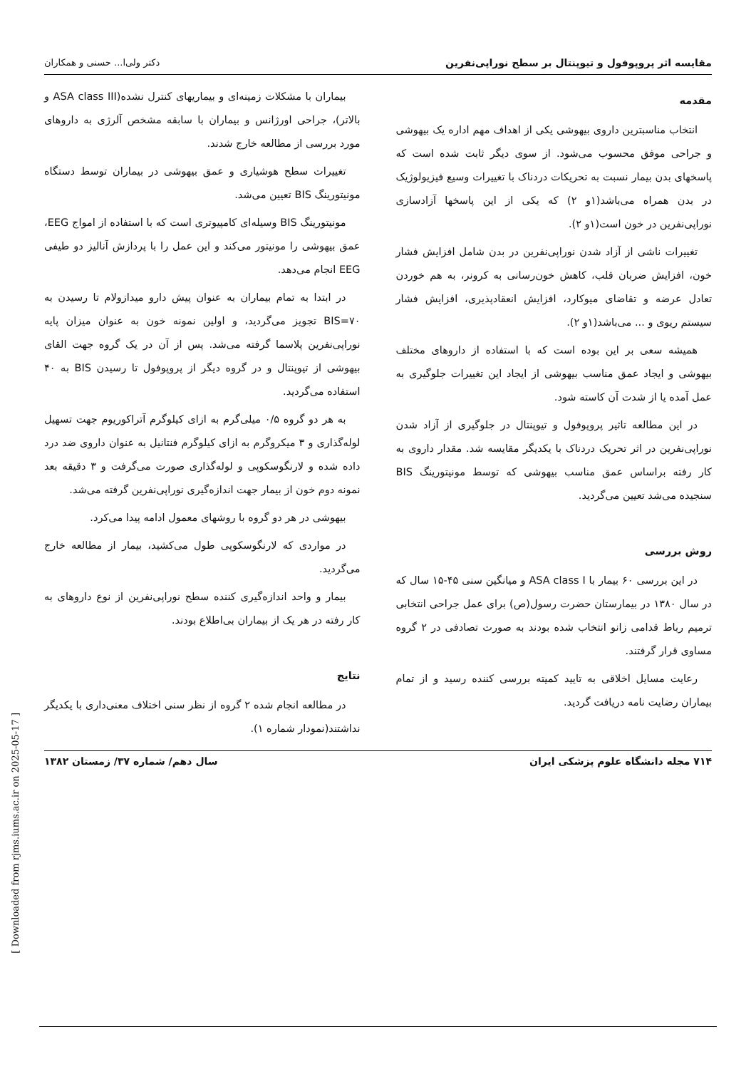مقایسه اثر پروپوفول و تیوپنتال بر سطح نوراپی‌نفرین دکتر ولی‌ا... حسنی و همکاران
مقدمه
انتخاب مناسبترین داروی بیهوشی یکی از اهداف مهم اداره یک بیهوشی و جراحی موفق محسوب می‌شود. از سوی دیگر ثابت شده است که پاسخهای بدن بیمار نسبت به تحریکات دردناک با تغییرات وسیع فیزیولوژیک در بدن همراه می‌باشد(۱و ۲) که یکی از این پاسخها آزادسازی نوراپی‌نفرین در خون است(۱و ۲).
تغییرات ناشی از آزاد شدن نوراپی‌نفرین در بدن شامل افزایش فشار خون، افزایش ضربان قلب، کاهش خون‌رسانی به کرونر، به هم خوردن تعادل عرضه و تقاضای میوکارد، افزایش انعقادپذیری، افزایش فشار سیستم ریوی و ... می‌باشد(۱و ۲).
همیشه سعی بر این بوده است که با استفاده از داروهای مختلف بیهوشی و ایجاد عمق مناسب بیهوشی از ایجاد این تغییرات جلوگیری به عمل آمده یا از شدت آن کاسته شود.
در این مطالعه تاثیر پروپوفول و تیوپنتال در جلوگیری از آزاد شدن نوراپی‌نفرین در اثر تحریک دردناک با یکدیگر مقایسه شد. مقدار داروی به کار رفته براساس عمق مناسب بیهوشی که توسط مونیتورینگ BIS سنجیده می‌شد تعیین می‌گردید.
روش بررسی
در این بررسی ۶۰ بیمار با ASA class I و میانگین سنی ۴۵-۱۵ سال که در سال ۱۳۸۰ در بیمارستان حضرت رسول(ص) برای عمل جراحی انتخابی ترمیم رباط قدامی زانو انتخاب شده بودند به صورت تصادفی در ۲ گروه مساوی قرار گرفتند.
رعایت مسایل اخلاقی به تایید کمیته بررسی کننده رسید و از تمام بیماران رضایت نامه دریافت گردید.
بیماران با مشکلات زمینه‌ای و بیماریهای کنترل نشده(ASA class III و بالاتر)، جراحی اورژانس و بیماران با سابقه مشخص آلرژی به داروهای مورد بررسی از مطالعه خارج شدند.
تغییرات سطح هوشیاری و عمق بیهوشی در بیماران توسط دستگاه مونیتورینگ BIS تعیین می‌شد.
مونیتورینگ BIS وسیله‌ای کامپیوتری است که با استفاده از امواج EEG، عمق بیهوشی را مونیتور می‌کند و این عمل را با پردازش آنالیز دو طیفی EEG انجام می‌دهد.
در ابتدا به تمام بیماران به عنوان پیش دارو میدازولام تا رسیدن به BIS=۷۰ تجویز می‌گردید، و اولین نمونه خون به عنوان میزان پایه نوراپی‌نفرین پلاسما گرفته می‌شد. پس از آن در یک گروه جهت القای بیهوشی از تیوپنتال و در گروه دیگر از پروپوفول تا رسیدن BIS به ۴۰ استفاده می‌گردید.
به هر دو گروه ۰/۵ میلی‌گرم به ازای کیلوگرم آتراکوریوم جهت تسهیل لوله‌گذاری و ۳ میکروگرم به ازای کیلوگرم فنتانیل به عنوان داروی ضد درد داده شده و لارنگوسکوپی و لوله‌گذاری صورت می‌گرفت و ۳ دقیقه بعد نمونه دوم خون از بیمار جهت اندازه‌گیری نوراپی‌نفرین گرفته می‌شد.
بیهوشی در هر دو گروه با روشهای معمول ادامه پیدا می‌کرد.
در مواردی که لارنگوسکوپی طول می‌کشید، بیمار از مطالعه خارج می‌گردید.
بیمار و واحد اندازه‌گیری کننده سطح نوراپی‌نفرین از نوع داروهای به کار رفته در هر یک از بیماران بی‌اطلاع بودند.
نتایج
در مطالعه انجام شده ۲ گروه از نظر سنی اختلاف معنی‌داری با یکدیگر نداشتند(نمودار شماره ۱).
۷۱۴ مجله دانشگاه علوم پزشکی ایران سال دهم/ شماره ۳۷/ زمستان ۱۳۸۲
[ Downloaded from rjms.iums.ac.ir on 2025-05-17 ]